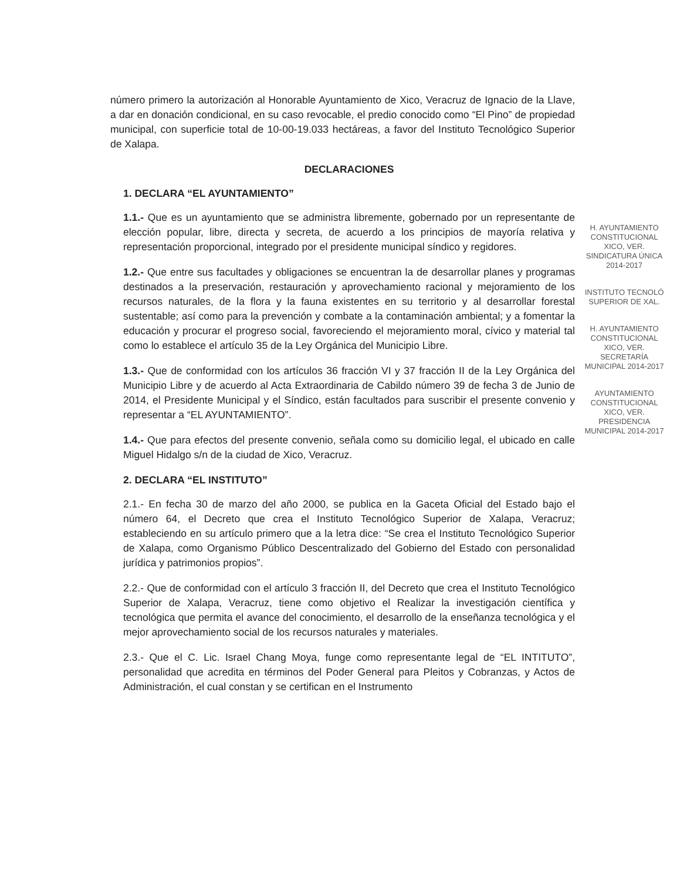número primero la autorización al Honorable Ayuntamiento de Xico, Veracruz de Ignacio de la Llave, a dar en donación condicional, en su caso revocable, el predio conocido como “El Pino” de propiedad municipal, con superficie total de 10-00-19.033 hectáreas, a favor del Instituto Tecnológico Superior de Xalapa.
DECLARACIONES
1. DECLARA “EL AYUNTAMIENTO”
1.1.- Que es un ayuntamiento que se administra libremente, gobernado por un representante de elección popular, libre, directa y secreta, de acuerdo a los principios de mayoría relativa y representación proporcional, integrado por el presidente municipal síndico y regidores.
1.2.- Que entre sus facultades y obligaciones se encuentran la de desarrollar planes y programas destinados a la preservación, restauración y aprovechamiento racional y mejoramiento de los recursos naturales, de la flora y la fauna existentes en su territorio y al desarrollar forestal sustentable; así como para la prevención y combate a la contaminación ambiental; y a fomentar la educación y procurar el progreso social, favoreciendo el mejoramiento moral, cívico y material tal como lo establece el artículo 35 de la Ley Orgánica del Municipio Libre.
1.3.- Que de conformidad con los artículos 36 fracción VI y 37 fracción II de la Ley Orgánica del Municipio Libre y de acuerdo al Acta Extraordinaria de Cabildo número 39 de fecha 3 de Junio de 2014, el Presidente Municipal y el Síndico, están facultados para suscribir el presente convenio y representar a “EL AYUNTAMIENTO”.
1.4.- Que para efectos del presente convenio, señala como su domicilio legal, el ubicado en calle Miguel Hidalgo s/n de la ciudad de Xico, Veracruz.
2. DECLARA “EL INSTITUTO”
2.1.- En fecha 30 de marzo del año 2000, se publica en la Gaceta Oficial del Estado bajo el número 64, el Decreto que crea el Instituto Tecnológico Superior de Xalapa, Veracruz; estableciendo en su artículo primero que a la letra dice: “Se crea el Instituto Tecnológico Superior de Xalapa, como Organismo Público Descentralizado del Gobierno del Estado con personalidad jurídica y patrimonios propios”.
2.2.- Que de conformidad con el artículo 3 fracción II, del Decreto que crea el Instituto Tecnológico Superior de Xalapa, Veracruz, tiene como objetivo el Realizar la investigación científica y tecnológica que permita el avance del conocimiento, el desarrollo de la enseñanza tecnológica y el mejor aprovechamiento social de los recursos naturales y materiales.
2.3.- Que el C. Lic. Israel Chang Moya, funge como representante legal de “EL INTITUTO”, personalidad que acredita en términos del Poder General para Pleitos y Cobranzas, y Actos de Administración, el cual constan y se certifican en el Instrumento
H. AYUNTAMIENTO CONSTITUCIONAL XICO, VER. SINDICATURA ÚNICA 2014-2017
INSTITUTO TECNOLÓ SUPERIOR DE XAL.
H. AYUNTAMIENTO CONSTITUCIONAL XICO, VER. SECRETARÍA MUNICIPAL 2014-2017
AYUNTAMIENTO CONSTITUCIONAL XICO, VER. PRESIDENCIA MUNICIPAL 2014-2017